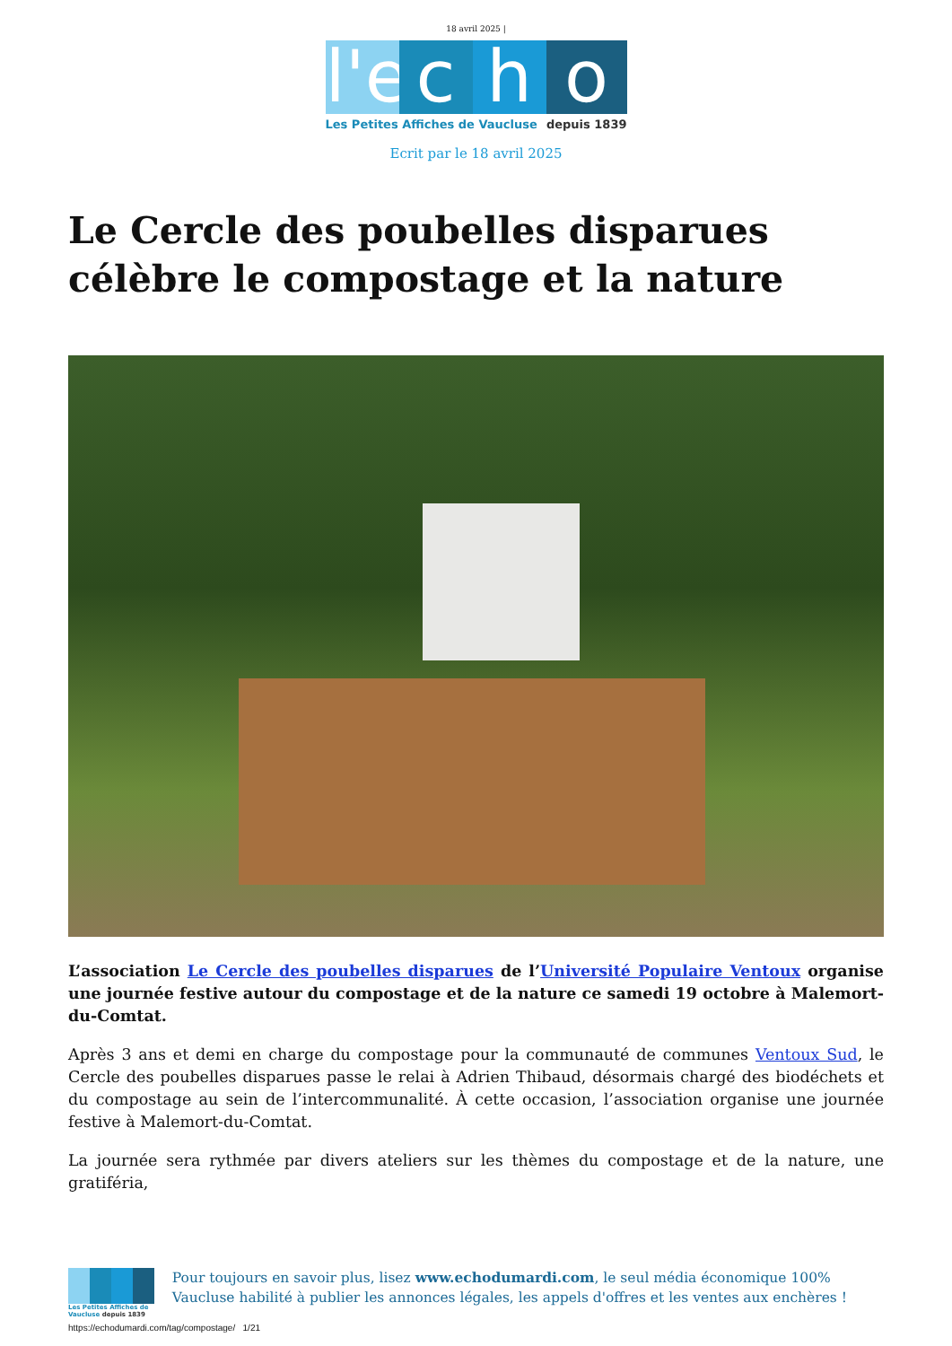18 avril 2025 |
l'e
c h o
Les Petites Affiches de Vaucluse depuis 1839
Ecrit par le 18 avril 2025
Le Cercle des poubelles disparues célèbre le compostage et la nature
L’association Le Cercle des poubelles disparues de l’Université Populaire Ventoux organise une journée festive autour du compostage et de la nature ce samedi 19 octobre à Malemort-du-Comtat.
Après 3 ans et demi en charge du compostage pour la communauté de communes Ventoux Sud, le Cercle des poubelles disparues passe le relai à Adrien Thibaud, désormais chargé des biodéchets et du compostage au sein de l’intercommunalité. À cette occasion, l’association organise une journée festive à Malemort-du-Comtat.
La journée sera rythmée par divers ateliers sur les thèmes du compostage et de la nature, une gratiféria,
Les Petites Affiches de Vaucluse depuis 1839
Pour toujours en savoir plus, lisez www.echodumardi.com, le seul média économique 100% Vaucluse habilité à publier les annonces légales, les appels d'offres et les ventes aux enchères !
https://echodumardi.com/tag/compostage/ 1/21